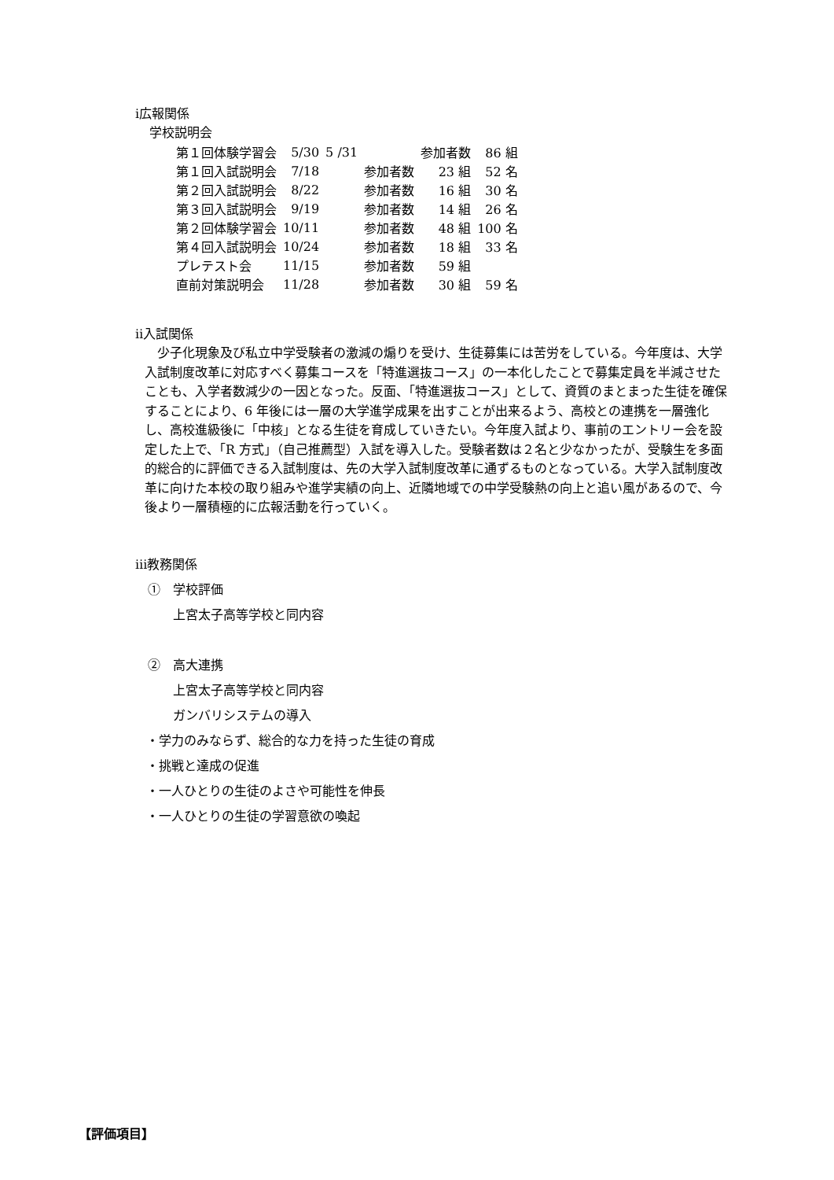ⅰ広報関係
学校説明会
| 第１回体験学習会 | 5/30 | 5 /31 | | 参加者数 | 86 組 | |
| 第１回入試説明会 | 7/18 | | 参加者数 | 23 組 | 52 名 | |
| 第２回入試説明会 | 8/22 | | 参加者数 | 16 組 | 30 名 | |
| 第３回入試説明会 | 9/19 | | 参加者数 | 14 組 | 26 名 | |
| 第２回体験学習会 | 10/11 | | 参加者数 | 48 組 | 100 名 | |
| 第４回入試説明会 | 10/24 | | 参加者数 | 18 組 | 33 名 | |
| プレテスト会 | 11/15 | | 参加者数 | 59 組 | | |
| 直前対策説明会 | 11/28 | | 参加者数 | 30 組 | 59 名 | |
ⅱ入試関係
少子化現象及び私立中学受験者の激減の煽りを受け、生徒募集には苦労をしている。今年度は、大学入試制度改革に対応すべく募集コースを「特進選抜コース」の一本化したことで募集定員を半減させたことも、入学者数減少の一因となった。反面、「特進選抜コース」として、資質のまとまった生徒を確保することにより、6 年後には一層の大学進学成果を出すことが出来るよう、高校との連携を一層強化し、高校進級後に「中核」となる生徒を育成していきたい。今年度入試より、事前のエントリー会を設定した上で、「R 方式」（自己推薦型）入試を導入した。受験者数は２名と少なかったが、受験生を多面的総合的に評価できる入試制度は、先の大学入試制度改革に通ずるものとなっている。大学入試制度改革に向けた本校の取り組みや進学実績の向上、近隣地域での中学受験熱の向上と追い風があるので、今後より一層積極的に広報活動を行っていく。
ⅲ教務関係
①　学校評価
上宮太子高等学校と同内容
②　高大連携
上宮太子高等学校と同内容
ガンバリシステムの導入
・学力のみならず、総合的な力を持った生徒の育成
・挑戦と達成の促進
・一人ひとりの生徒のよさや可能性を伸長
・一人ひとりの生徒の学習意欲の喚起
【評価項目】